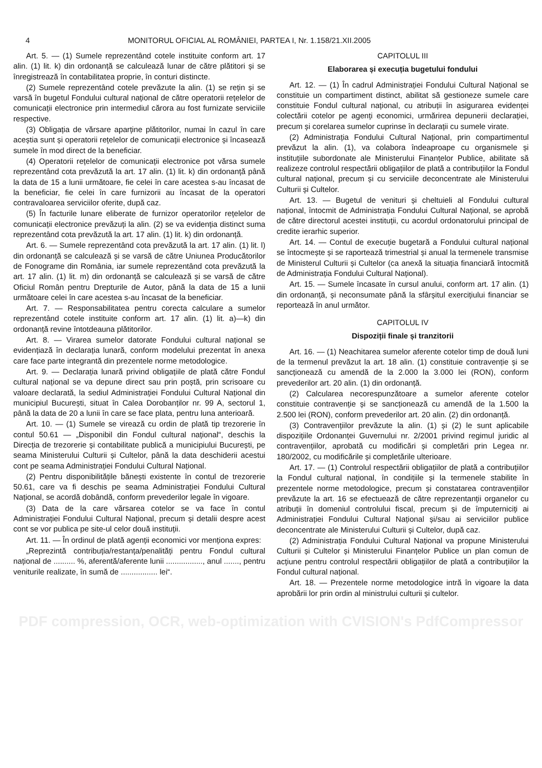4 MONITORUL OFICIAL AL ROMÂNIEI, PARTEA I, Nr. 1.158/21.XII.2005
Art. 5. — (1) Sumele reprezentând cotele instituite conform art. 17 alin. (1) lit. k) din ordonanță se calculează lunar de către plătitori și se înregistrează în contabilitatea proprie, în conturi distincte.
(2) Sumele reprezentând cotele prevăzute la alin. (1) se rețin și se varsă în bugetul Fondului cultural național de către operatorii rețelelor de comunicații electronice prin intermediul cărora au fost furnizate serviciile respective.
(3) Obligația de vărsare aparține plătitorilor, numai în cazul în care aceștia sunt și operatorii rețelelor de comunicații electronice și încasează sumele în mod direct de la beneficiar.
(4) Operatorii rețelelor de comunicații electronice pot vărsa sumele reprezentând cota prevăzută la art. 17 alin. (1) lit. k) din ordonanță până la data de 15 a lunii următoare, fie celei în care acestea s-au încasat de la beneficiar, fie celei în care furnizorii au încasat de la operatori contravaloarea serviciilor oferite, după caz.
(5) În facturile lunare eliberate de furnizor operatorilor rețelelor de comunicații electronice prevăzuți la alin. (2) se va evidenția distinct suma reprezentând cota prevăzută la art. 17 alin. (1) lit. k) din ordonanță.
Art. 6. — Sumele reprezentând cota prevăzută la art. 17 alin. (1) lit. l) din ordonanță se calculează și se varsă de către Uniunea Producătorilor de Fonograme din România, iar sumele reprezentând cota prevăzută la art. 17 alin. (1) lit. m) din ordonanță se calculează și se varsă de către Oficiul Român pentru Drepturile de Autor, până la data de 15 a lunii următoare celei în care acestea s-au încasat de la beneficiar.
Art. 7. — Responsabilitatea pentru corecta calculare a sumelor reprezentând cotele instituite conform art. 17 alin. (1) lit. a)—k) din ordonanță revine întotdeauna plătitorilor.
Art. 8. — Virarea sumelor datorate Fondului cultural național se evidențiază în declarația lunară, conform modelului prezentat în anexa care face parte integrantă din prezentele norme metodologice.
Art. 9. — Declarația lunară privind obligațiile de plată către Fondul cultural național se va depune direct sau prin poștă, prin scrisoare cu valoare declarată, la sediul Administrației Fondului Cultural Național din municipiul București, situat în Calea Dorobanților nr. 99 A, sectorul 1, până la data de 20 a lunii în care se face plata, pentru luna anterioară.
Art. 10. — (1) Sumele se virează cu ordin de plată tip trezorerie în contul 50.61 — „Disponibil din Fondul cultural național“, deschis la Direcția de trezorerie și contabilitate publică a municipiului București, pe seama Ministerului Culturii și Cultelor, până la data deschiderii acestui cont pe seama Administrației Fondului Cultural Național.
(2) Pentru disponibilitățile bănești existente în contul de trezorerie 50.61, care va fi deschis pe seama Administrației Fondului Cultural Național, se acordă dobândă, conform prevederilor legale în vigoare.
(3) Data de la care vărsarea cotelor se va face în contul Administrației Fondului Cultural Național, precum și detalii despre acest cont se vor publica pe site-ul celor două instituții.
Art. 11. — În ordinul de plată agenții economici vor menționa expres:
„Reprezintă contribuția/restanța/penalități pentru Fondul cultural național de .......... %, aferentă/aferente lunii ................., anul ......., pentru veniturile realizate, în sumă de ................. lei“.
CAPITOLUL III
Elaborarea și execuția bugetului fondului
Art. 12. — (1) În cadrul Administrației Fondului Cultural Național se constituie un compartiment distinct, abilitat să gestioneze sumele care constituie Fondul cultural național, cu atribuții în asigurarea evidenței colectării cotelor pe agenți economici, urmărirea depunerii declarației, precum și corelarea sumelor cuprinse în declarații cu sumele virate.
(2) Administrația Fondului Cultural Național, prin compartimentul prevăzut la alin. (1), va colabora îndeaproape cu organismele și instituțiile subordonate ale Ministerului Finanțelor Publice, abilitate să realizeze controlul respectării obligațiilor de plată a contribuțiilor la Fondul cultural național, precum și cu serviciile deconcentrate ale Ministerului Culturii și Cultelor.
Art. 13. — Bugetul de venituri și cheltuieli al Fondului cultural național, întocmit de Administrația Fondului Cultural Național, se aprobă de către directorul acestei instituții, cu acordul ordonatorului principal de credite ierarhic superior.
Art. 14. — Contul de execuție bugetară a Fondului cultural național se întocmește și se raportează trimestrial și anual la termenele transmise de Ministerul Culturii și Cultelor (ca anexă la situația financiară întocmită de Administrația Fondului Cultural Național).
Art. 15. — Sumele încasate în cursul anului, conform art. 17 alin. (1) din ordonanță, și neconsumate până la sfârșitul exercițiului financiar se reportează în anul următor.
CAPITOLUL IV
Dispoziții finale și tranzitorii
Art. 16. — (1) Neachitarea sumelor aferente cotelor timp de două luni de la termenul prevăzut la art. 18 alin. (1) constituie contravenție și se sancționează cu amendă de la 2.000 la 3.000 lei (RON), conform prevederilor art. 20 alin. (1) din ordonanță.
(2) Calcularea necorespunzătoare a sumelor aferente cotelor constituie contravenție și se sancționează cu amendă de la 1.500 la 2.500 lei (RON), conform prevederilor art. 20 alin. (2) din ordonanță.
(3) Contravențiilor prevăzute la alin. (1) și (2) le sunt aplicabile dispozițiile Ordonanței Guvernului nr. 2/2001 privind regimul juridic al contravențiilor, aprobată cu modificări și completări prin Legea nr. 180/2002, cu modificările și completările ulterioare.
Art. 17. — (1) Controlul respectării obligațiilor de plată a contribuțiilor la Fondul cultural național, în condițiile și la termenele stabilite în prezentele norme metodologice, precum și constatarea contravențiilor prevăzute la art. 16 se efectuează de către reprezentanții organelor cu atribuții în domeniul controlului fiscal, precum și de împuterniciți ai Administrației Fondului Cultural Național și/sau ai serviciilor publice deconcentrate ale Ministerului Culturii și Cultelor, după caz.
(2) Administrația Fondului Cultural Național va propune Ministerului Culturii și Cultelor și Ministerului Finanțelor Publice un plan comun de acțiune pentru controlul respectării obligațiilor de plată a contribuțiilor la Fondul cultural național.
Art. 18. — Prezentele norme metodologice intră în vigoare la data aprobării lor prin ordin al ministrului culturii și cultelor.
PDF compression, OCR, web-optimization with CVISION's PdfCompressor